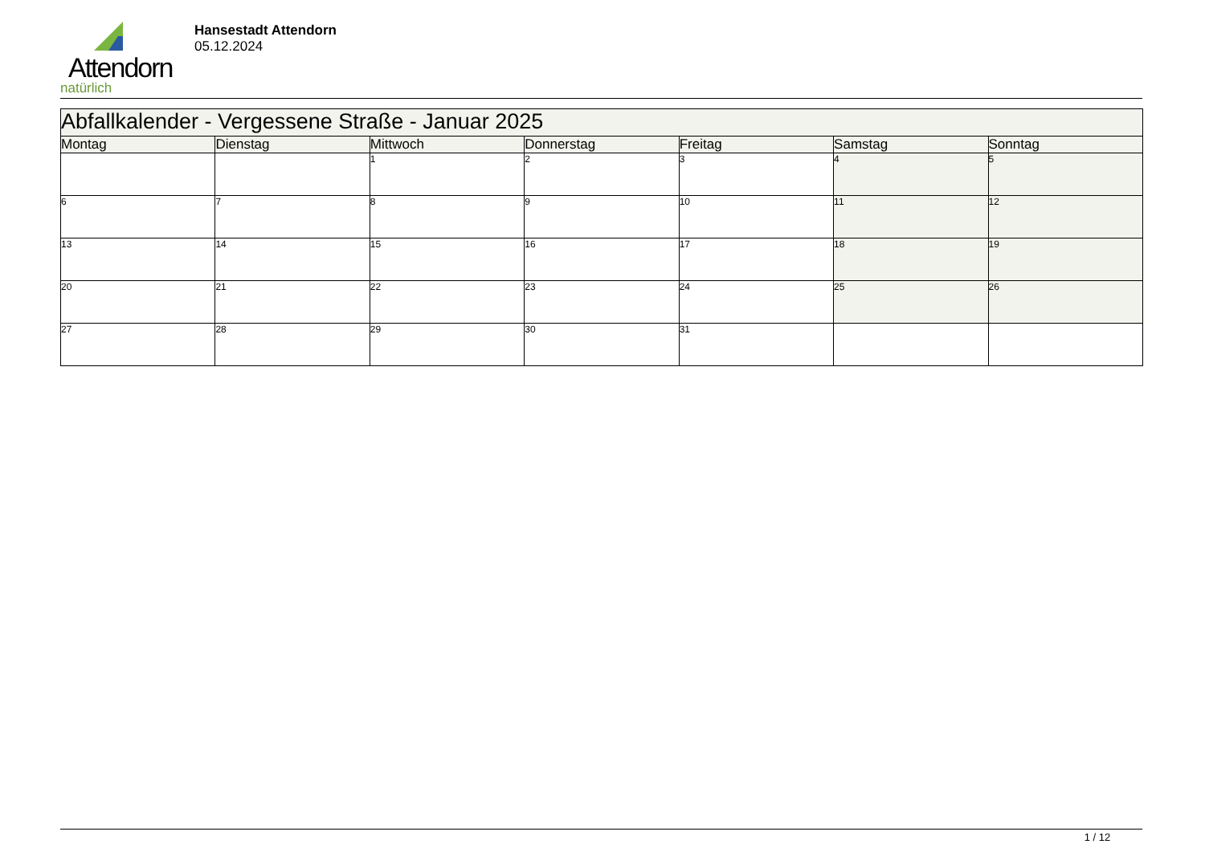Attendorn
natürlich
Hansestadt Attendorn
05.12.2024
| Abfallkalender - Vergessene Straße - Januar 2025 | | | | | | |
| Montag | Dienstag | Mittwoch | Donnerstag | Freitag | Samstag | Sonntag |
| | | 1 | 2 | 3 | 4 | 5 |
| 6 | 7 | 8 | 9 | 10 | 11 | 12 |
| 13 | 14 | 15 | 16 | 17 | 18 | 19 |
| 20 | 21 | 22 | 23 | 24 | 25 | 26 |
| 27 | 28 | 29 | 30 | 31 | | |
1 / 12